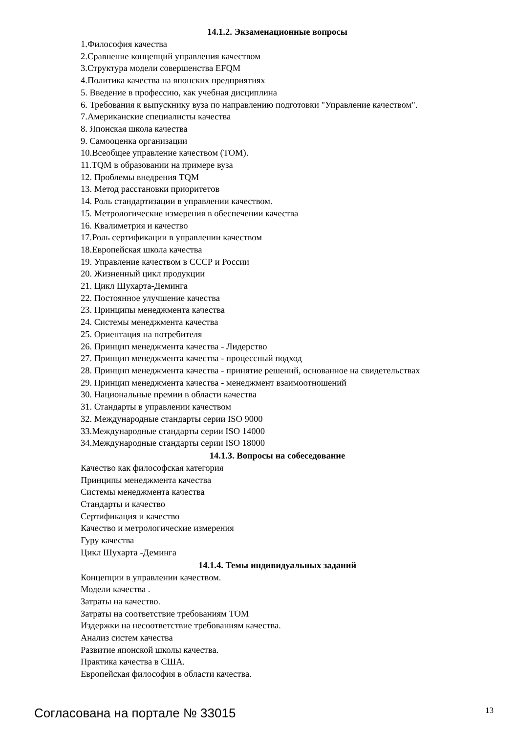14.1.2. Экзаменационные вопросы
1.Философия качества
2.Сравнение концепций управления качеством
3.Структура модели совершенства EFQM
4.Политика качества на японских предприятиях
5. Введение в профессию, как учебная дисциплина
6. Требования к выпускнику вуза по направлению подготовки "Управление качеством".
7.Американские специалисты качества
8. Японская школа качества
9. Самооценка организации
10.Всеобщее управление качеством (ТОМ).
11.TQM в образовании на примере вуза
12. Проблемы внедрения TQM
13. Метод расстановки приоритетов
14. Роль стандартизации в управлении качеством.
15. Метрологические измерения в обеспечении качества
16. Квалиметрия и качество
17.Роль сертификации в управлении качеством
18.Европейская школа качества
19. Управление качеством в СССР и России
20. Жизненный цикл продукции
21. Цикл Шухарта-Деминга
22. Постоянное улучшение качества
23. Принципы менеджмента качества
24. Системы менеджмента качества
25. Ориентация на потребителя
26. Принцип менеджмента качества - Лидерство
27. Принцип менеджмента качества - процессный подход
28. Принцип менеджмента качества - принятие решений, основанное на свидетельствах
29. Принцип менеджмента качества - менеджмент взаимоотношений
30. Национальные премии в области качества
31. Стандарты в управлении качеством
32. Международные стандарты серии ISO 9000
33.Международные стандарты серии ISO 14000
34.Международные стандарты серии ISO 18000
14.1.3. Вопросы на собеседование
Качество как философская категория
Принципы менеджмента качества
Системы менеджмента качества
Стандарты и качество
Сертификация и качество
Качество и метрологические измерения
Гуру качества
Цикл Шухарта -Деминга
14.1.4. Темы индивидуальных заданий
Концепции в управлении качеством.
Модели качества .
Затраты на качество.
Затраты на соответствие требованиям ТОМ
Издержки на несоответствие требованиям качества.
Анализ систем качества
Развитие японской школы качества.
Практика качества в США.
Европейская философия в области качества.
Согласована на портале № 33015 13